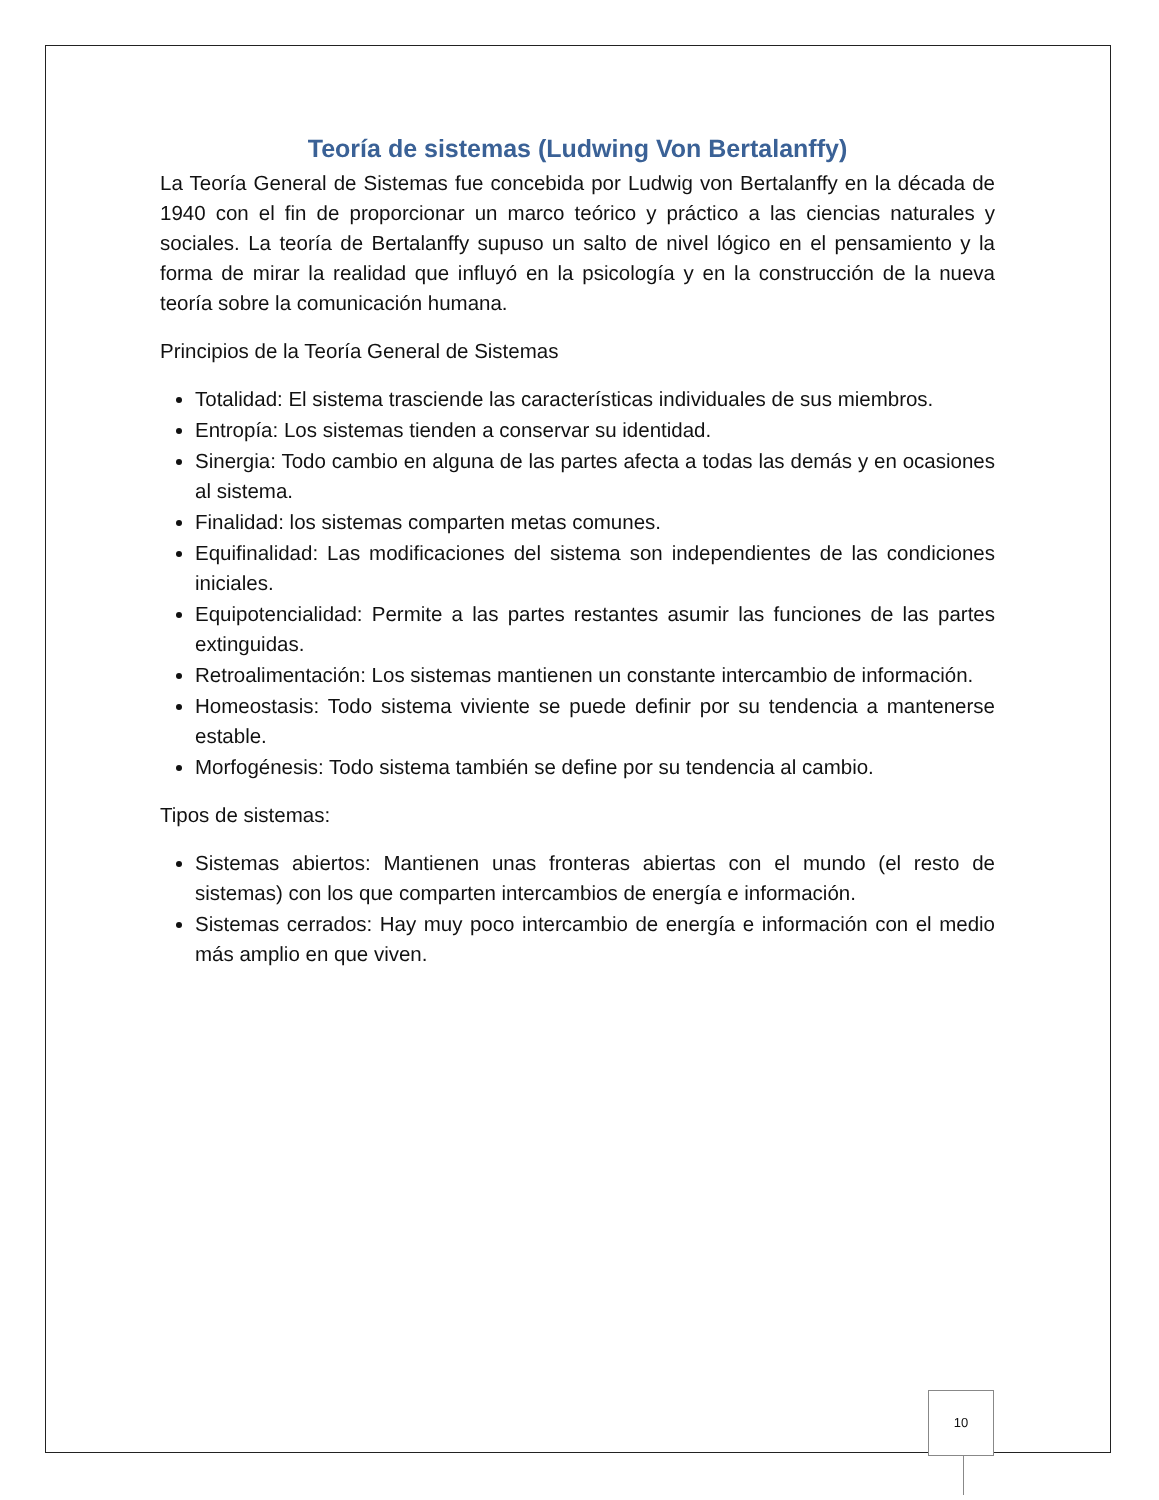Teoría de sistemas (Ludwing Von Bertalanffy)
La Teoría General de Sistemas fue concebida por Ludwig von Bertalanffy en la década de 1940 con el fin de proporcionar un marco teórico y práctico a las ciencias naturales y sociales. La teoría de Bertalanffy supuso un salto de nivel lógico en el pensamiento y la forma de mirar la realidad que influyó en la psicología y en la construcción de la nueva teoría sobre la comunicación humana.
Principios de la Teoría General de Sistemas
Totalidad: El sistema trasciende las características individuales de sus miembros.
Entropía: Los sistemas tienden a conservar su identidad.
Sinergia: Todo cambio en alguna de las partes afecta a todas las demás y en ocasiones al sistema.
Finalidad: los sistemas comparten metas comunes.
Equifinalidad: Las modificaciones del sistema son independientes de las condiciones iniciales.
Equipotencialidad: Permite a las partes restantes asumir las funciones de las partes extinguidas.
Retroalimentación: Los sistemas mantienen un constante intercambio de información.
Homeostasis: Todo sistema viviente se puede definir por su tendencia a mantenerse estable.
Morfogénesis: Todo sistema también se define por su tendencia al cambio.
Tipos de sistemas:
Sistemas abiertos: Mantienen unas fronteras abiertas con el mundo (el resto de sistemas) con los que comparten intercambios de energía e información.
Sistemas cerrados: Hay muy poco intercambio de energía e información con el medio más amplio en que viven.
10